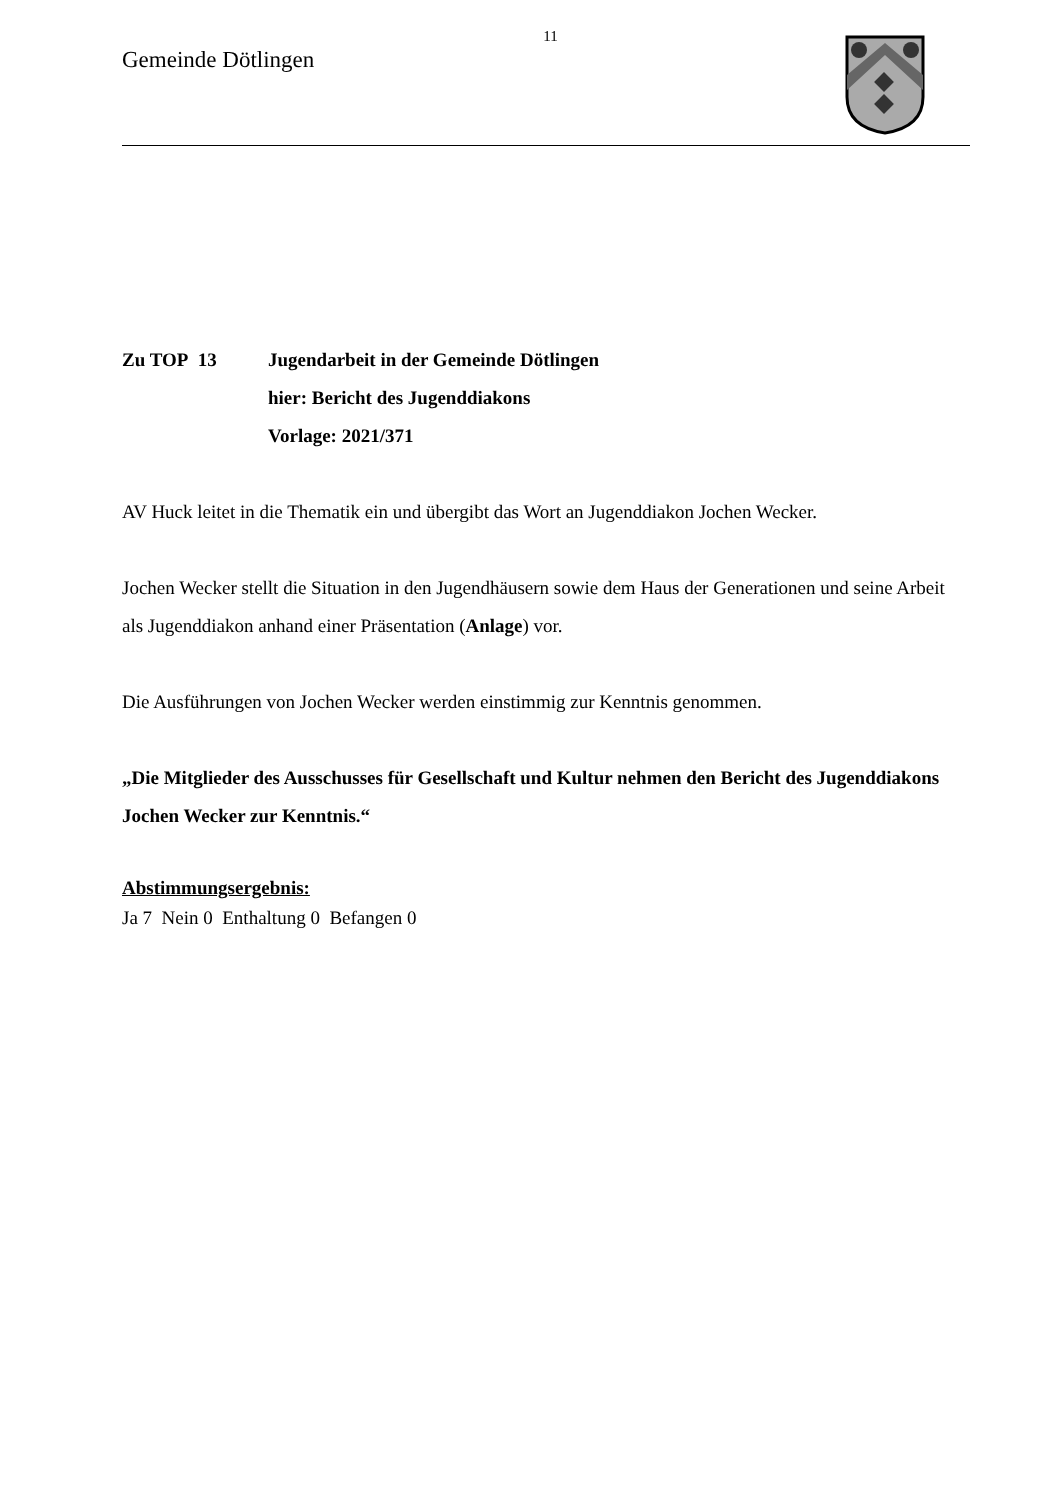11
Gemeinde Dötlingen
Zu TOP 13 Jugendarbeit in der Gemeinde Dötlingen
hier: Bericht des Jugenddiakons
Vorlage: 2021/371
AV Huck leitet in die Thematik ein und übergibt das Wort an Jugenddiakon Jochen Wecker.
Jochen Wecker stellt die Situation in den Jugendhäusern sowie dem Haus der Generationen und seine Arbeit als Jugenddiakon anhand einer Präsentation (Anlage) vor.
Die Ausführungen von Jochen Wecker werden einstimmig zur Kenntnis genommen.
„Die Mitglieder des Ausschusses für Gesellschaft und Kultur nehmen den Bericht des Jugenddiakons Jochen Wecker zur Kenntnis.“
Abstimmungsergebnis:
Ja 7 Nein 0 Enthaltung 0 Befangen 0